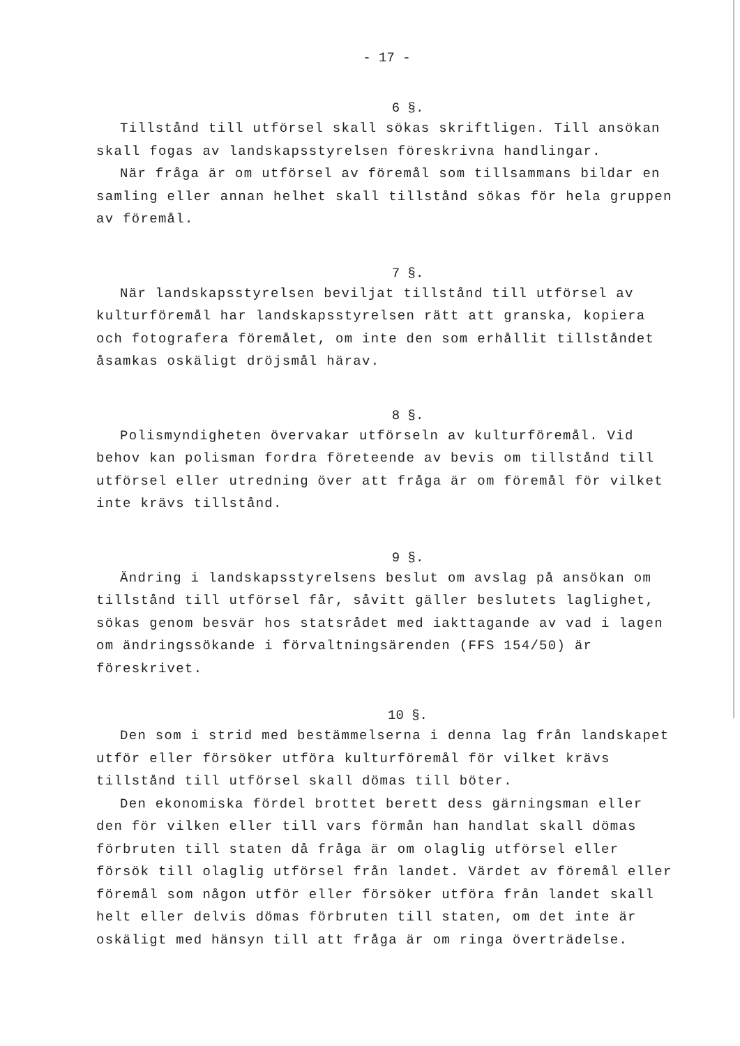- 17 -
6 §.
Tillstånd till utförsel skall sökas skriftligen. Till ansökan skall fogas av landskapsstyrelsen föreskrivna handlingar.
När fråga är om utförsel av föremål som tillsammans bildar en samling eller annan helhet skall tillstånd sökas för hela gruppen av föremål.
7 §.
När landskapsstyrelsen beviljat tillstånd till utförsel av kulturföremål har landskapsstyrelsen rätt att granska, kopiera och fotografera föremålet, om inte den som erhållit tillståndet åsamkas oskäligt dröjsmål härav.
8 §.
Polismyndigheten övervakar utförseln av kulturföremål. Vid behov kan polisman fordra företeende av bevis om tillstånd till utförsel eller utredning över att fråga är om föremål för vilket inte krävs tillstånd.
9 §.
Ändring i landskapsstyrelsens beslut om avslag på ansökan om tillstånd till utförsel får, såvitt gäller beslutets laglighet, sökas genom besvär hos statsrådet med iakttagande av vad i lagen om ändringssökande i förvaltningsärenden (FFS 154/50) är föreskrivet.
10 §.
Den som i strid med bestämmelserna i denna lag från landskapet utför eller försöker utföra kulturföremål för vilket krävs tillstånd till utförsel skall dömas till böter.
Den ekonomiska fördel brottet berett dess gärningsman eller den för vilken eller till vars förmån han handlat skall dömas förbruten till staten då fråga är om olaglig utförsel eller försök till olaglig utförsel från landet. Värdet av föremål eller föremål som någon utför eller försöker utföra från landet skall helt eller delvis dömas förbruten till staten, om det inte är oskäligt med hänsyn till att fråga är om ringa överträdelse.